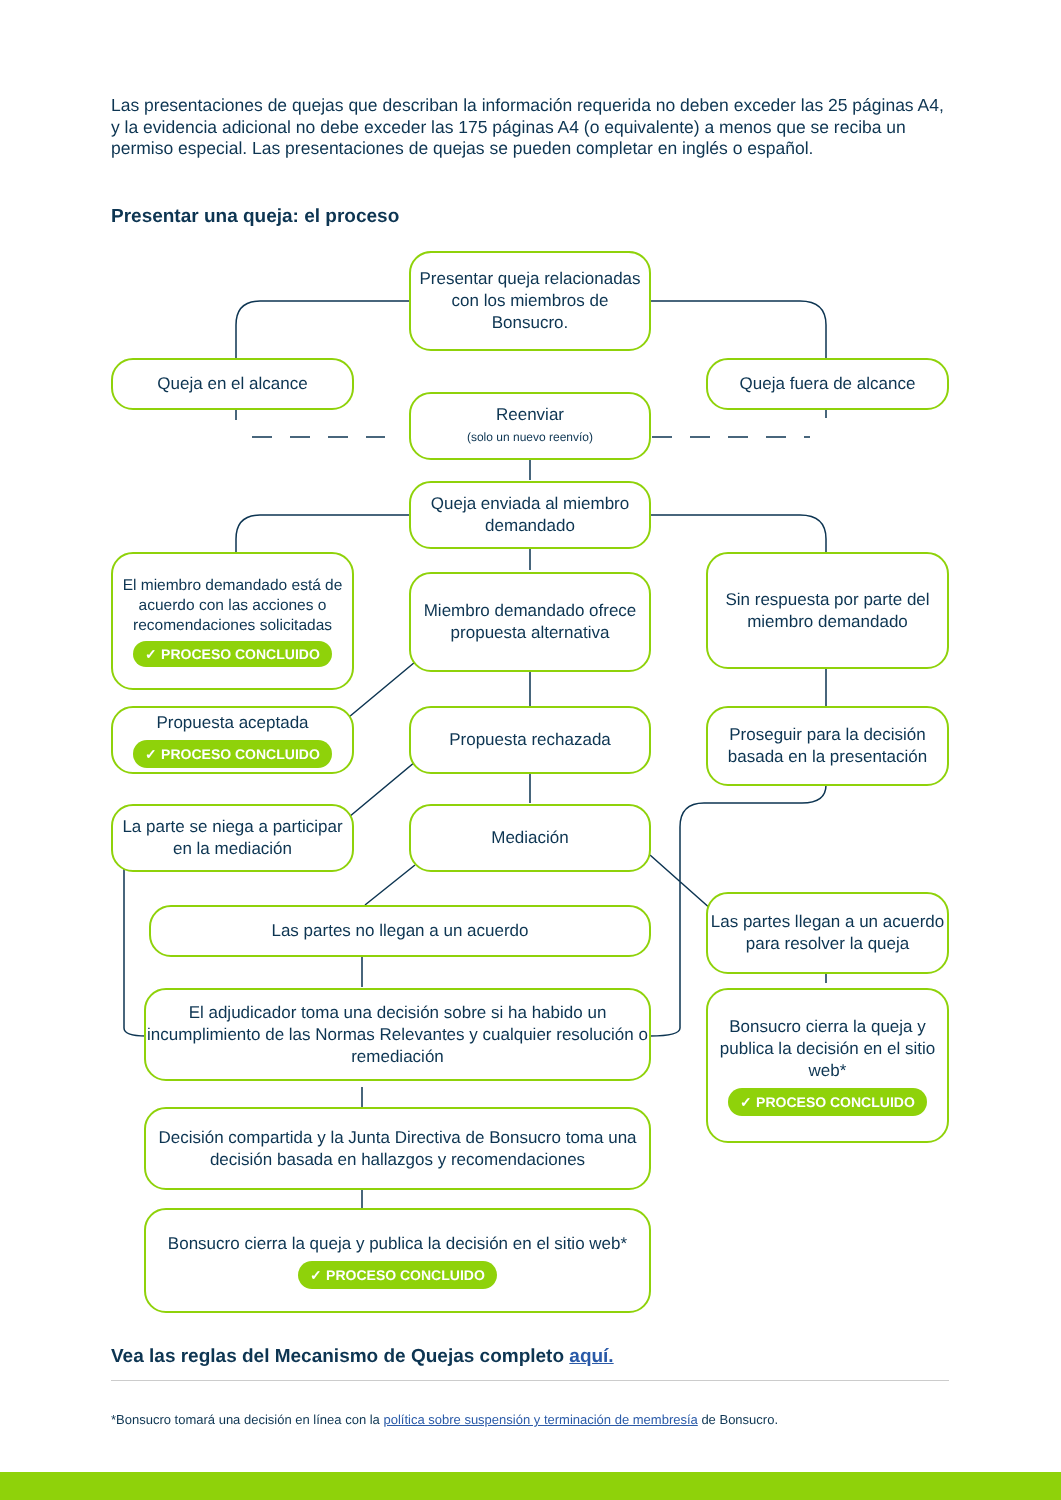Las presentaciones de quejas que describan la información requerida no deben exceder las 25 páginas A4, y la evidencia adicional no debe exceder las 175 páginas A4 (o equivalente) a menos que se reciba un permiso especial. Las presentaciones de quejas se pueden completar en inglés o español.
Presentar una queja: el proceso
Presentar queja relacionadas con los miembros de Bonsucro.
Queja en el alcance Queja fuera de alcance
Reenviar
(solo un nuevo reenvío)
Queja enviada al miembro demandado
El miembro demandado está de acuerdo con las acciones o recomendaciones solicitadas
✓ PROCESO CONCLUIDO
Miembro demandado ofrece propuesta alternativa
Sin respuesta por parte del miembro demandado
Propuesta aceptada
✓ PROCESO CONCLUIDO
Propuesta rechazada
Proseguir para la decisión basada en la presentación
La parte se niega a participar en la mediación
Mediación
Las partes no llegan a un acuerdo
Las partes llegan a un acuerdo para resolver la queja
El adjudicador toma una decisión sobre si ha habido un incumplimiento de las Normas Relevantes y cualquier resolución o remediación
Bonsucro cierra la queja y publica la decisión en el sitio web*
✓ PROCESO CONCLUIDO
Decisión compartida y la Junta Directiva de Bonsucro toma una decisión basada en hallazgos y recomendaciones
Bonsucro cierra la queja y publica la decisión en el sitio web*
✓ PROCESO CONCLUIDO
Vea las reglas del Mecanismo de Quejas completo aquí.
*Bonsucro tomará una decisión en línea con la política sobre suspensión y terminación de membresía de Bonsucro.